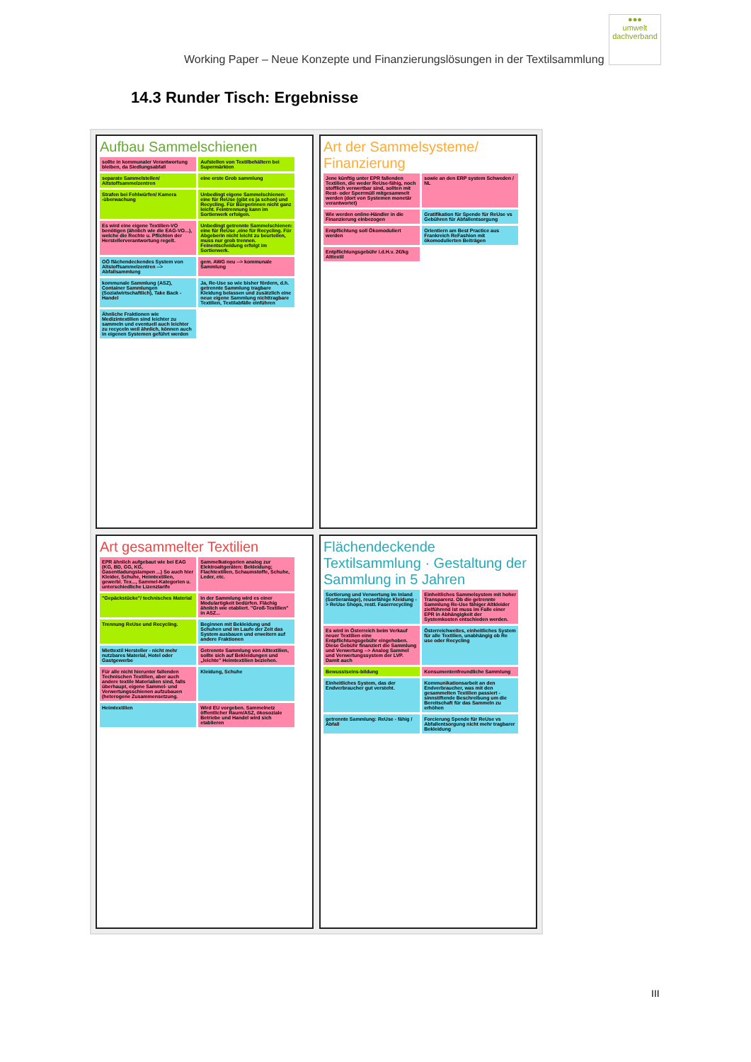Working Paper – Neue Konzepte und Finanzierungslösungen in der Textilsammlung
●●●
umwelt
dachverband
14.3 Runder Tisch: Ergebnisse
Aufbau Sammelschienen
sollte in kommunaler Verantwortung bleiben, da Siedlungsabfall
Aufstellen von Textilbehältern bei Supermärkten
separate Sammelstellen/ Altstoffsammelzentren
eine erste Grob sammlung
Strafen bei Fehlwürfen/ Kamera -überwachung
Unbedingt eigene Sammelschienen: eine für ReUse (gibt es ja schon) und Recycling. Für Bürgerinnen nicht ganz leicht. Feintrennung kann im Sortierwerk erfolgen.
Es wird eine eigene Textilien-VO benötigen (ähnlich wie die EAG-VO...), welche die Rechte u. Pflichten der Herstellerverantwortung regelt.
Unbedingt getrennte Sammelschienen: eine für ReUse ,eine für Recycling. Für Abgeberin nicht leicht zu beurteilen, muss nur grob trennen. Feinentscheidung erfolgt im Sortierwerk.
OÖ flächendeckendes System von Altstoffsammelzentren --> Abfallsammlung
gem. AWG neu --> kommunale Sammlung
kommunale Sammlung (ASZ), Container Sammlungen (Sozialwirtschaftlich), Take Back - Handel
Ja, Re-Use so wie bisher fördern, d.h. getrennte Sammlung tragbare Kleidung belassen und zusätzlich eine neue eigene Sammlung nichttragbare Textilien, Textilabfälle einführen
Ähnliche Fraktionen wie Medizintextilien sind leichter zu sammeln und eventuell auch leichter zu recyceln weil ähnlich, können auch in eigenen Systemen geführt werden
Art der Sammelsysteme/ Finanzierung
Jene künftig unter EPR fallenden Textilien, die weder ReUse-fähig, noch stofflich verwertbar sind, sollten mit Rest- oder Sperrmüll mitgesammelt werden (dort von Systemen monetär verantwortet)
sowie an den ERP system Schweden / NL
Wie werden online-Händler in die Finanzierung einbezogen
Gratifikation für Spende für ReUse vs Gebühren für Abfallentsorgung
Entpflichtung soll Ökomoduliert werden
Orientiern am Best Practice aus Frankreich ReFashion mit ökomodulierten Beiträgen
Entpflichtungsgebühr i.d.H.v. 2€/kg Alttextil
Art gesammelter Textilien
EPR ähnlich aufgebaut wie bei EAG (KG, BD, GG, KG, Gasentladungslampen ...) So auch hier Kleider, Schuhe, Heimtextilien, gewerbl. Tex..., Sammel-Kategorien u. unterschiedliche Lizenztarife
Sammelkategorien analog zur Elektroaltgeräten: Bekleidung; Flachtextilien, Schaumstoffe, Schuhe, Leder, etc.
"Gepäckstücke"/ technisches Material
In der Sammlung wird es einer Modulartigkeit bedürfen. Flächig ähnlich wie etabliert. "Groß-Textilien" in ASZ...
Trennung ReUse und Recycling.
Beginnen mit Bekleidung und Schuhen und im Laufe der Zeit das System ausbauen und erweitern auf andere Fraktionen
Miettextil Hersteller - nicht mehr nutzbares Material, Hotel oder Gastgewerbe
Getrennte Sammlung von Alttextilien, sollte sich auf Bekleidungen und „leichte" Heimtextilien beziehen.
Für alle nicht hierunter fallenden Technischen Textilien, aber auch andere textile Materialien sind, falls überhaupt, eigene Sammel- und Verwertungsschienen aufzubauen (heterogene Zusammensetzung.
Kleidung, Schuhe
Heimtextilien
Wird EU vorgeben. Sammelnetz öffentlicher Raum/ASZ, ökosoziale Betriebe und Handel wird sich etablieren
Flächendeckende Textilsammlung · Gestaltung der Sammlung in 5 Jahren
Sortierung und Verwertung im Inland (Sortieranlage), reusefähige Kleidung -> ReUse Shops, restl. Faserrecycling
Einheitliches Sammelsystem mit hoher Transparenz. Ob die getrennte Sammlung Re-Use fähiger Altkleider zielführend ist muss im Falle einer EPR in Abhängigkeit der Systemkosten entschieden werden.
Es wird in Österreich beim Verkauf neuer Textilien eine Entpflichtungsgebühr eingehoben. Diese Gebühr finanziert die Sammlung und Verwertung --> Analog Sammel und Verwertungssystem der LVP. Damit auch
Österreichweites, einheitliches System für alle Textilien, unabhängig ob Re use oder Recycling
Bewusstseins-bildung
Konsumentenfreundliche Sammlung
Einheitliches System, das der Endverbraucher gut versteht.
Kommunikationsarbeit an den Endverbraucher, was mit den gesammelten Textilien passiert - sinnstiftende Beschreibung um die Bereitschaft für das Sammeln zu erhöhen
getrennte Sammlung: ReUse - fähig / Abfall
Forcierung Spende für ReUse vs Abfallentsorgung nicht mehr tragbarer Bekleidung
III